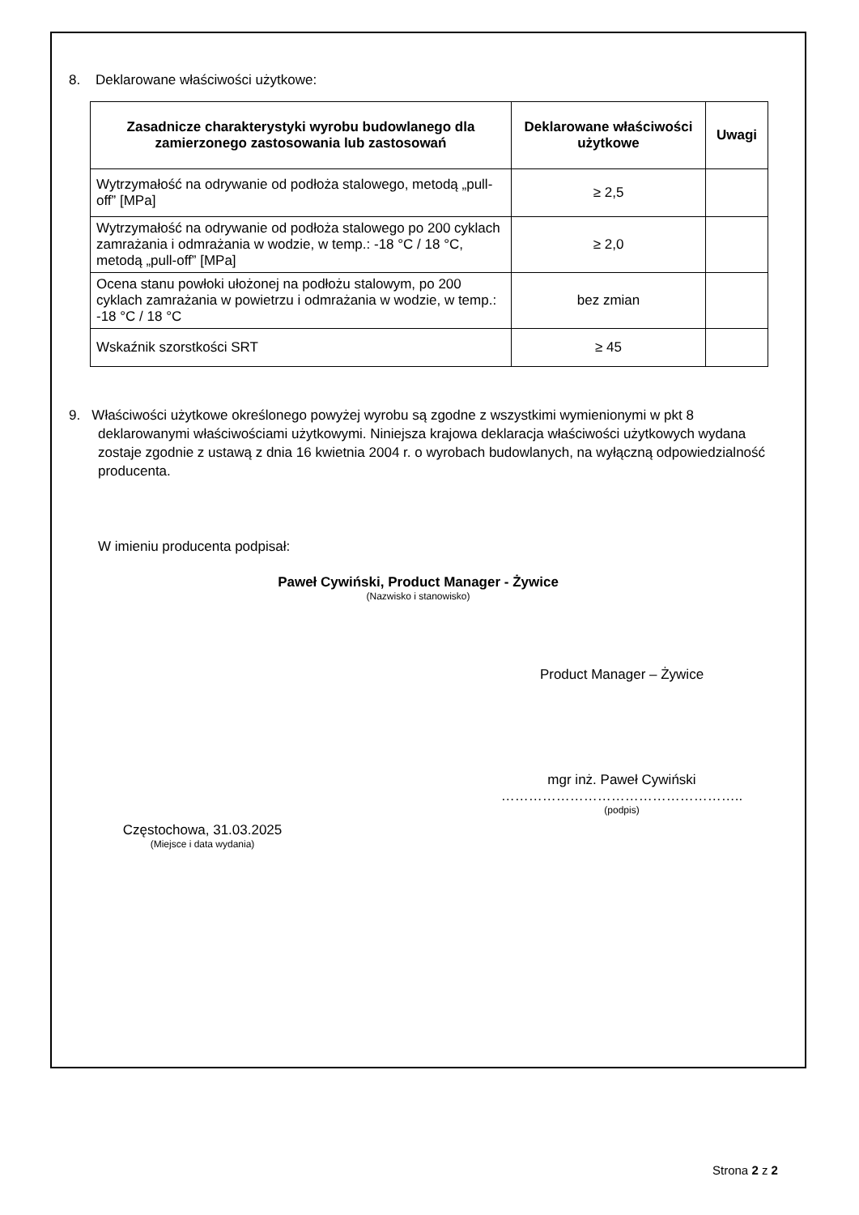8. Deklarowane właściwości użytkowe:
| Zasadnicze charakterystyki wyrobu budowlanego dla zamierzonego zastosowania lub zastosowań | Deklarowane właściwości użytkowe | Uwagi |
| --- | --- | --- |
| Wytrzymałość na odrywanie od podłoża stalowego, metodą „pull-off” [MPa] | ≥ 2,5 | |
| Wytrzymałość na odrywanie od podłoża stalowego po 200 cyklach zamrażania i odmrażania w wodzie, w temp.: -18 °C / 18 °C, metodą „pull-off” [MPa] | ≥ 2,0 | |
| Ocena stanu powłoki ułożonej na podłożu stalowym, po 200 cyklach zamrażania w powietrzu i odmrażania w wodzie, w temp.: -18 °C / 18 °C | bez zmian | |
| Wskaźnik szorstkości SRT | ≥ 45 | |
9. Właściwości użytkowe określonego powyżej wyrobu są zgodne z wszystkimi wymienionymi w pkt 8 deklarowanymi właściwościami użytkowymi. Niniejsza krajowa deklaracja właściwości użytkowych wydana zostaje zgodnie z ustawą z dnia 16 kwietnia 2004 r. o wyrobach budowlanych, na wyłączną odpowiedzialność producenta.
W imieniu producenta podpisał:
Paweł Cywiński, Product Manager - Żywice
(Nazwisko i stanowisko)
Częstochowa, 31.03.2025
(Miejsce i data wydania)
Product Manager – Żywice
mgr inż. Paweł Cywiński
……………………………………………..
(podpis)
Strona 2 z 2